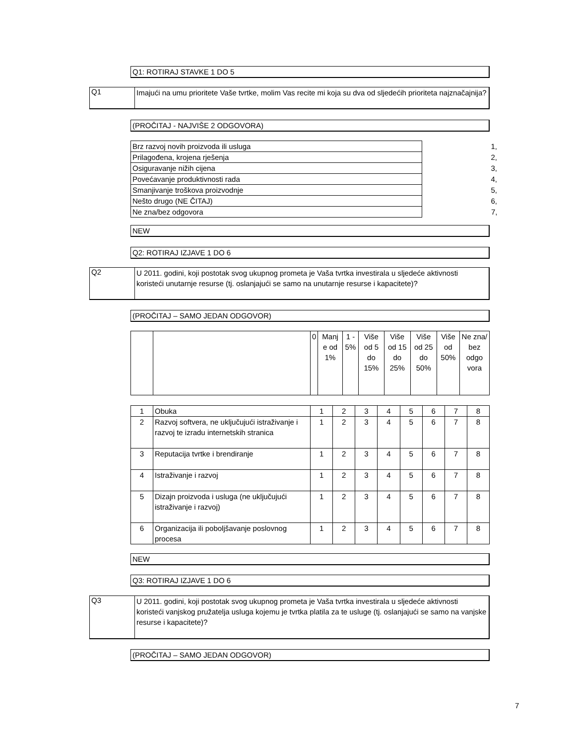Q1: ROTIRAJ STAVKE 1 DO 5
Q1
Imajući na umu prioritete Vaše tvrtke, molim Vas recite mi koja su dva od sljedećih prioriteta najznačajnija?
(PROČITAJ - NAJVIŠE 2 ODGOVORA)
| Brz razvoj novih proizvoda ili usluga | 1, |
| Prilagođena, krojena rješenja | 2, |
| Osiguravanje nižih cijena | 3, |
| Povećavanje produktivnosti rada | 4, |
| Smanjivanje troškova proizvodnje | 5, |
| Nešto drugo (NE ČITAJ) | 6, |
| Ne zna/bez odgovora | 7, |
NEW
Q2: ROTIRAJ IZJAVE 1 DO 6
Q2
U 2011. godini, koji postotak svog ukupnog prometa je Vaša tvrtka investirala u sljedeće aktivnosti koristeći unutarnje resurse (tj. oslanjajući se samo na unutarnje resurse i kapacitete)?
(PROČITAJ – SAMO JEDAN ODGOVOR)
| | | 0 | Manj e od 1% | 1 - 5% | Više od 5 do 15% | Više od 15 do 25% | Više od 25 do 50% | Više od 50% | Ne zna/ bez odgo vora |
| 1 | Obuka | 1 | 2 | 3 | 4 | 5 | 6 | 7 | 8 |
| 2 | Razvoj softvera, ne uključujući istraživanje i razvoj te izradu internetskih stranica | 1 | 2 | 3 | 4 | 5 | 6 | 7 | 8 |
| 3 | Reputacija tvrtke i brendiranje | 1 | 2 | 3 | 4 | 5 | 6 | 7 | 8 |
| 4 | Istraživanje i razvoj | 1 | 2 | 3 | 4 | 5 | 6 | 7 | 8 |
| 5 | Dizajn proizvoda i usluga (ne uključujući istraživanje i razvoj) | 1 | 2 | 3 | 4 | 5 | 6 | 7 | 8 |
| 6 | Organizacija ili poboljšavanje poslovnog procesa | 1 | 2 | 3 | 4 | 5 | 6 | 7 | 8 |
NEW
Q3: ROTIRAJ IZJAVE 1 DO 6
Q3
U 2011. godini, koji postotak svog ukupnog prometa je Vaša tvrtka investirala u sljedeće aktivnosti koristeći vanjskog pružatelja usluga kojemu je tvrtka platila za te usluge (tj. oslanjajući se samo na vanjske resurse i kapacitete)?
(PROČITAJ – SAMO JEDAN ODGOVOR)
7